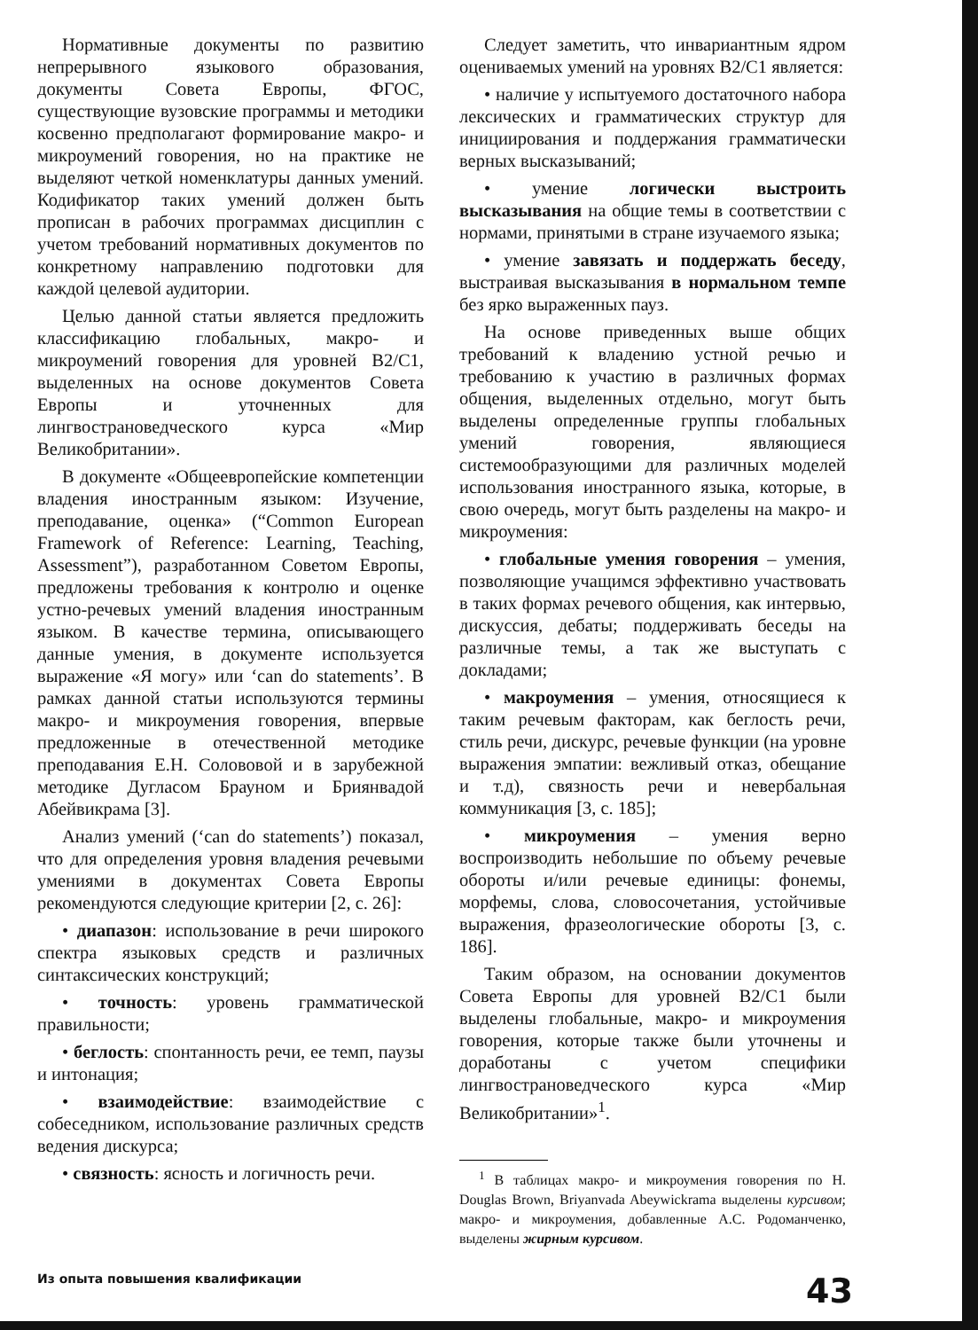Нормативные документы по развитию непрерывного языкового образования, документы Совета Европы, ФГОС, существующие вузовские программы и методики косвенно предполагают формирование макро- и микроумений говорения, но на практике не выделяют четкой номенклатуры данных умений. Кодификатор таких умений должен быть прописан в рабочих программах дисциплин с учетом требований нормативных документов по конкретному направлению подготовки для каждой целевой аудитории.
Целью данной статьи является предложить классификацию глобальных, макро- и микроумений говорения для уровней B2/C1, выделенных на основе документов Совета Европы и уточненных для лингвострановедческого курса «Мир Великобритании».
В документе «Общеевропейские компетенции владения иностранным языком: Изучение, преподавание, оценка» (“Common European Framework of Reference: Learning, Teaching, Assessment”), разработанном Советом Европы, предложены требования к контролю и оценке устно-речевых умений владения иностранным языком. В качестве термина, описывающего данные умения, в документе используется выражение «Я могу» или ‘can do statements’. В рамках данной статьи используются термины макро- и микроумения говорения, впервые предложенные в отечественной методике преподавания Е.Н. Солововой и в зарубежной методике Дугласом Брауном и Бриянвадой Абейвикрама [3].
Анализ умений (‘can do statements’) показал, что для определения уровня владения речевыми умениями в документах Совета Европы рекомендуются следующие критерии [2, с. 26]:
• диапазон: использование в речи широкого спектра языковых средств и различных синтаксических конструкций;
• точность: уровень грамматической правильности;
• беглость: спонтанность речи, ее темп, паузы и интонация;
• взаимодействие: взаимодействие с собеседником, использование различных средств ведения дискурса;
• связность: ясность и логичность речи.
Следует заметить, что инвариантным ядром оцениваемых умений на уровнях B2/C1 является:
• наличие у испытуемого достаточного набора лексических и грамматических структур для инициирования и поддержания грамматически верных высказываний;
• умение логически выстроить высказывания на общие темы в соответствии с нормами, принятыми в стране изучаемого языка;
• умение завязать и поддержать беседу, выстраивая высказывания в нормальном темпе без ярко выраженных пауз.
На основе приведенных выше общих требований к владению устной речью и требованию к участию в различных формах общения, выделенных отдельно, могут быть выделены определенные группы глобальных умений говорения, являющиеся системообразующими для различных моделей использования иностранного языка, которые, в свою очередь, могут быть разделены на макро- и микроумения:
• глобальные умения говорения – умения, позволяющие учащимся эффективно участвовать в таких формах речевого общения, как интервью, дискуссия, дебаты; поддерживать беседы на различные темы, а так же выступать с докладами;
• макроумения – умения, относящиеся к таким речевым факторам, как беглость речи, стиль речи, дискурс, речевые функции (на уровне выражения эмпатии: вежливый отказ, обещание и т.д), связность речи и невербальная коммуникация [3, с. 185];
• микроумения – умения верно воспроизводить небольшие по объему речевые обороты и/или речевые единицы: фонемы, морфемы, слова, словосочетания, устойчивые выражения, фразеологические обороты [3, с. 186].
Таким образом, на основании документов Совета Европы для уровней B2/C1 были выделены глобальные, макро- и микроумения говорения, которые также были уточнены и доработаны с учетом специфики лингвострановедческого курса «Мир Великобритании»<sup>1</sup>.
<sup>1</sup> В таблицах макро- и микроумения говорения по H. Douglas Brown, Briyanvada Abeywickrama выделены курсивом; макро- и микроумения, добавленные А.С. Родоманченко, выделены жирным курсивом.
Из опыта повышения квалификации 43